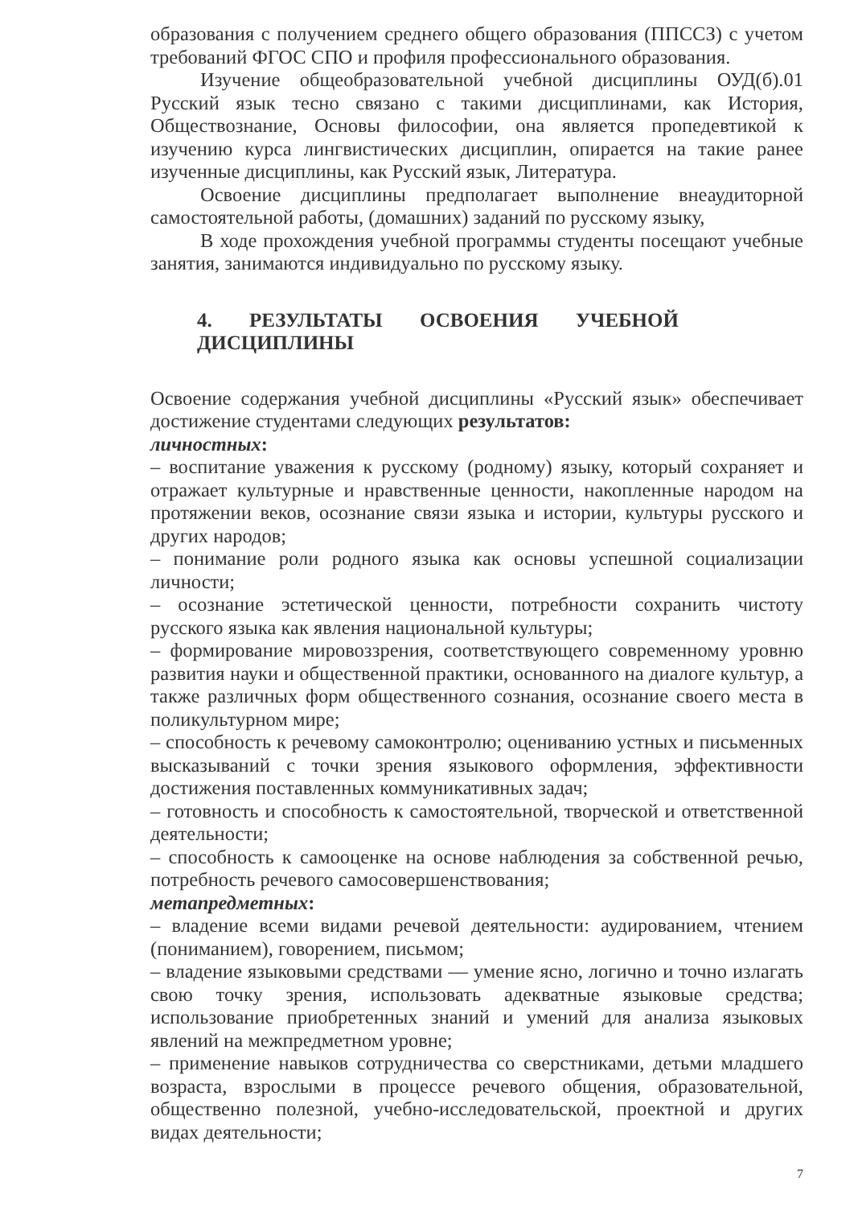образования с получением среднего общего образования (ППССЗ) с учетом требований ФГОС СПО и профиля профессионального образования.
Изучение общеобразовательной учебной дисциплины ОУД(б).01 Русский язык тесно связано с такими дисциплинами, как История, Обществознание, Основы философии, она является пропедевтикой к изучению курса лингвистических дисциплин, опирается на такие ранее изученные дисциплины, как Русский язык, Литература.
Освоение дисциплины предполагает выполнение внеаудиторной самостоятельной работы, (домашних) заданий по русскому языку,
В ходе прохождения учебной программы студенты посещают учебные занятия, занимаются индивидуально по русскому языку.
4. РЕЗУЛЬТАТЫ ОСВОЕНИЯ УЧЕБНОЙ ДИСЦИПЛИНЫ
Освоение содержания учебной дисциплины «Русский язык» обеспечивает достижение студентами следующих результатов:
личностных:
– воспитание уважения к русскому (родному) языку, который сохраняет и отражает культурные и нравственные ценности, накопленные народом на протяжении веков, осознание связи языка и истории, культуры русского и других народов;
– понимание роли родного языка как основы успешной социализации личности;
– осознание эстетической ценности, потребности сохранить чистоту русского языка как явления национальной культуры;
– формирование мировоззрения, соответствующего современному уровню развития науки и общественной практики, основанного на диалоге культур, а также различных форм общественного сознания, осознание своего места в поликультурном мире;
– способность к речевому самоконтролю; оцениванию устных и письменных высказываний с точки зрения языкового оформления, эффективности достижения поставленных коммуникативных задач;
– готовность и способность к самостоятельной, творческой и ответственной деятельности;
– способность к самооценке на основе наблюдения за собственной речью, потребность речевого самосовершенствования;
метапредметных:
– владение всеми видами речевой деятельности: аудированием, чтением (пониманием), говорением, письмом;
– владение языковыми средствами — умение ясно, логично и точно излагать свою точку зрения, использовать адекватные языковые средства; использование приобретенных знаний и умений для анализа языковых явлений на межпредметном уровне;
– применение навыков сотрудничества со сверстниками, детьми младшего возраста, взрослыми в процессе речевого общения, образовательной, общественно полезной, учебно-исследовательской, проектной и других видах деятельности;
7